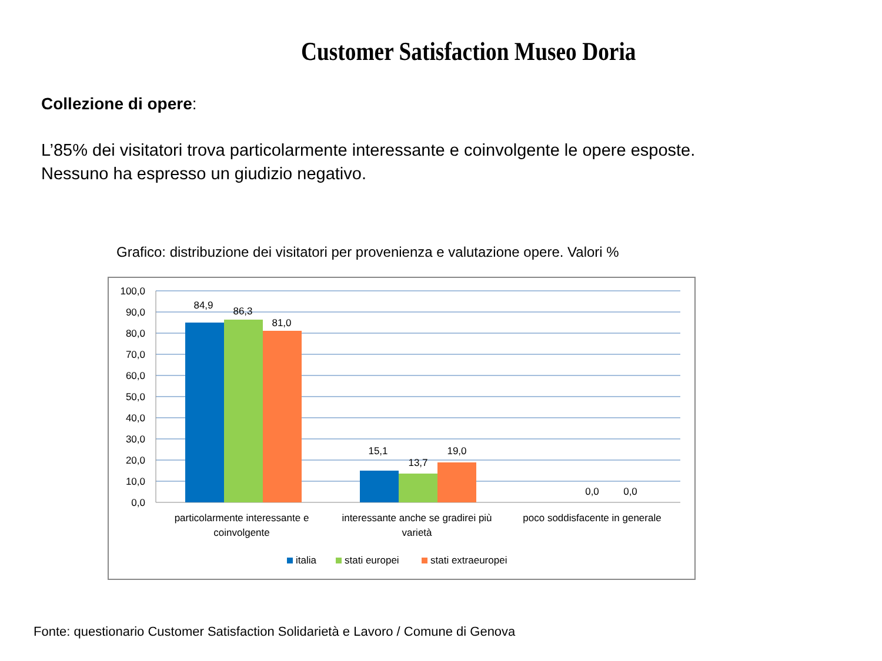Customer Satisfaction Museo Doria
Collezione di opere:
L’85% dei visitatori trova particolarmente interessante e coinvolgente le opere esposte.
Nessuno ha espresso un giudizio negativo.
Grafico: distribuzione dei visitatori per provenienza e valutazione opere. Valori %
100,0
90,0
80,0
70,0
60,0
50,0
40,0
30,0
20,0
10,0
0,0
84,9
86,3
81,0
15,1
13,7
19,0
0,0
0,0
particolarmente interessante e
coinvolgente
interessante anche se gradirei più
varietà
poco soddisfacente in generale
italia
stati europei
stati extraeuropei
Fonte: questionario Customer Satisfaction Solidarietà e Lavoro / Comune di Genova